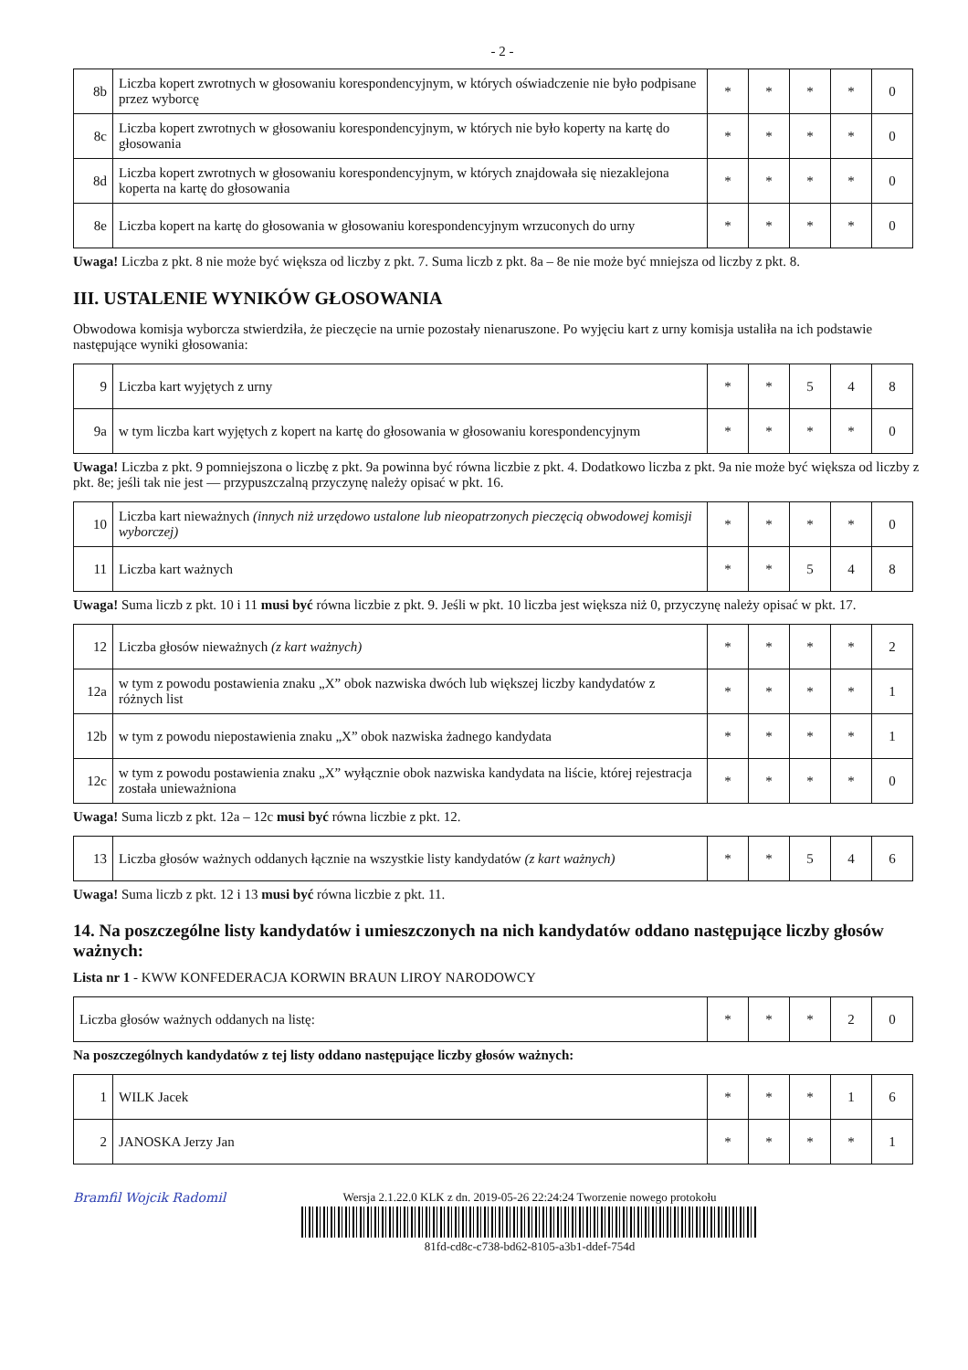- 2 -
| 8b | Liczba kopert zwrotnych w głosowaniu korespondencyjnym, w których oświadczenie nie było podpisane przez wyborcę | * | * | * | * | 0 |
| 8c | Liczba kopert zwrotnych w głosowaniu korespondencyjnym, w których nie było koperty na kartę do głosowania | * | * | * | * | 0 |
| 8d | Liczba kopert zwrotnych w głosowaniu korespondencyjnym, w których znajdowała się niezaklejona koperta na kartę do głosowania | * | * | * | * | 0 |
| 8e | Liczba kopert na kartę do głosowania w głosowaniu korespondencyjnym wrzuconych do urny | * | * | * | * | 0 |
Uwaga! Liczba z pkt. 8 nie może być większa od liczby z pkt. 7. Suma liczb z pkt. 8a – 8e nie może być mniejsza od liczby z pkt. 8.
III. USTALENIE WYNIKÓW GŁOSOWANIA
Obwodowa komisja wyborcza stwierdziła, że pieczęcie na urnie pozostały nienaruszone. Po wyjęciu kart z urny komisja ustaliła na ich podstawie następujące wyniki głosowania:
| 9 | Liczba kart wyjętych z urny | * | * | 5 | 4 | 8 |
| 9a | w tym liczba kart wyjętych z kopert na kartę do głosowania w głosowaniu korespondencyjnym | * | * | * | * | 0 |
Uwaga! Liczba z pkt. 9 pomniejszona o liczbę z pkt. 9a powinna być równa liczbie z pkt. 4. Dodatkowo liczba z pkt. 9a nie może być większa od liczby z pkt. 8e; jeśli tak nie jest — przypuszczalną przyczynę należy opisać w pkt. 16.
| 10 | Liczba kart nieważnych (innych niż urzędowo ustalone lub nieopatrzonych pieczęcią obwodowej komisji wyborczej) | * | * | * | * | 0 |
| 11 | Liczba kart ważnych | * | * | 5 | 4 | 8 |
Uwaga! Suma liczb z pkt. 10 i 11 musi być równa liczbie z pkt. 9. Jeśli w pkt. 10 liczba jest większa niż 0, przyczynę należy opisać w pkt. 17.
| 12 | Liczba głosów nieważnych (z kart ważnych) | * | * | * | * | 2 |
| 12a | w tym z powodu postawienia znaku „X” obok nazwiska dwóch lub większej liczby kandydatów z różnych list | * | * | * | * | 1 |
| 12b | w tym z powodu niepostawienia znaku „X” obok nazwiska żadnego kandydata | * | * | * | * | 1 |
| 12c | w tym z powodu postawienia znaku „X” wyłącznie obok nazwiska kandydata na liście, której rejestracja została unieważniona | * | * | * | * | 0 |
Uwaga! Suma liczb z pkt. 12a – 12c musi być równa liczbie z pkt. 12.
| 13 | Liczba głosów ważnych oddanych łącznie na wszystkie listy kandydatów (z kart ważnych) | * | * | 5 | 4 | 6 |
Uwaga! Suma liczb z pkt. 12 i 13 musi być równa liczbie z pkt. 11.
14. Na poszczególne listy kandydatów i umieszczonych na nich kandydatów oddano następujące liczby głosów ważnych:
Lista nr 1 - KWW KONFEDERACJA KORWIN BRAUN LIROY NARODOWCY
| Liczba głosów ważnych oddanych na listę: | * | * | * | 2 | 0 |
Na poszczególnych kandydatów z tej listy oddano następujące liczby głosów ważnych:
| 1 | WILK Jacek | * | * | * | 1 | 6 |
| 2 | JANOSKA Jerzy Jan | * | * | * | * | 1 |
Bramfil Wojcik Radomil Wersja 2.1.22.0 KLK z dn. 2019-05-26 22:24:24 Tworzenie nowego protokołu
81fd-cd8c-c738-bd62-8105-a3b1-ddef-754d